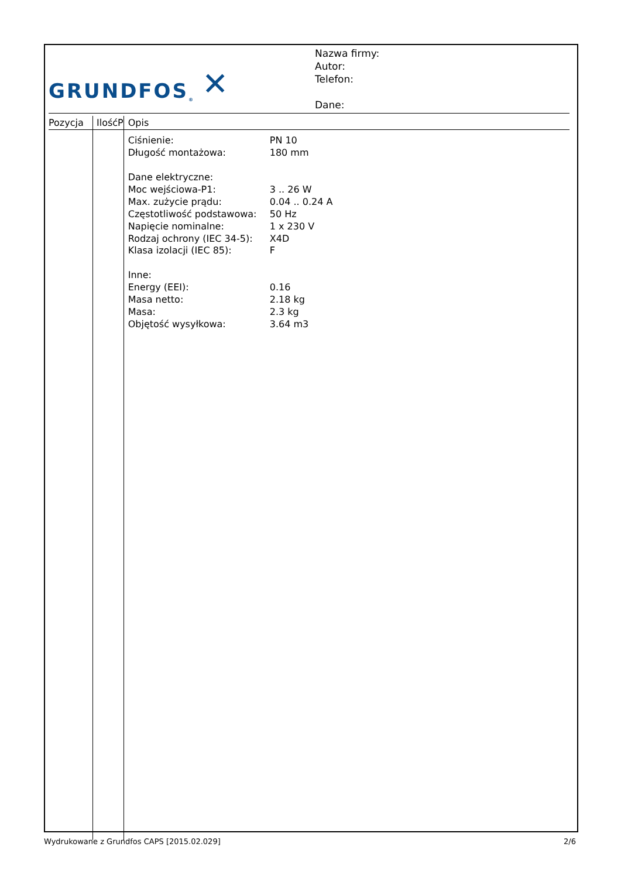GRUNDFOS<sup>®</sup> ✕
Nazwa firmy:
Autor:
Telefon:
Dane:
| Pozycja | IlośćP | Opis |
| --- | --- | --- |
| | | / Ciśnienie: / PN 10 / / Długość montażowa: / 180 mm / / Dane elektryczne: / / / Moc wejściowa-P1: / 3 .. 26 W / / Max. zużycie prądu: / 0.04 .. 0.24 A / / Częstotliwość podstawowa: / 50 Hz / / Napięcie nominalne: / 1 x 230 V / / Rodzaj ochrony (IEC 34-5): / X4D / / Klasa izolacji (IEC 85): / F / / Inne: / / / Energy (EEI): / 0.16 / / Masa netto: / 2.18 kg / / Masa: / 2.3 kg / / Objętość wysyłkowa: / 3.64 m3 / |
Wydrukowane z Grundfos CAPS [2015.02.029] 2/6